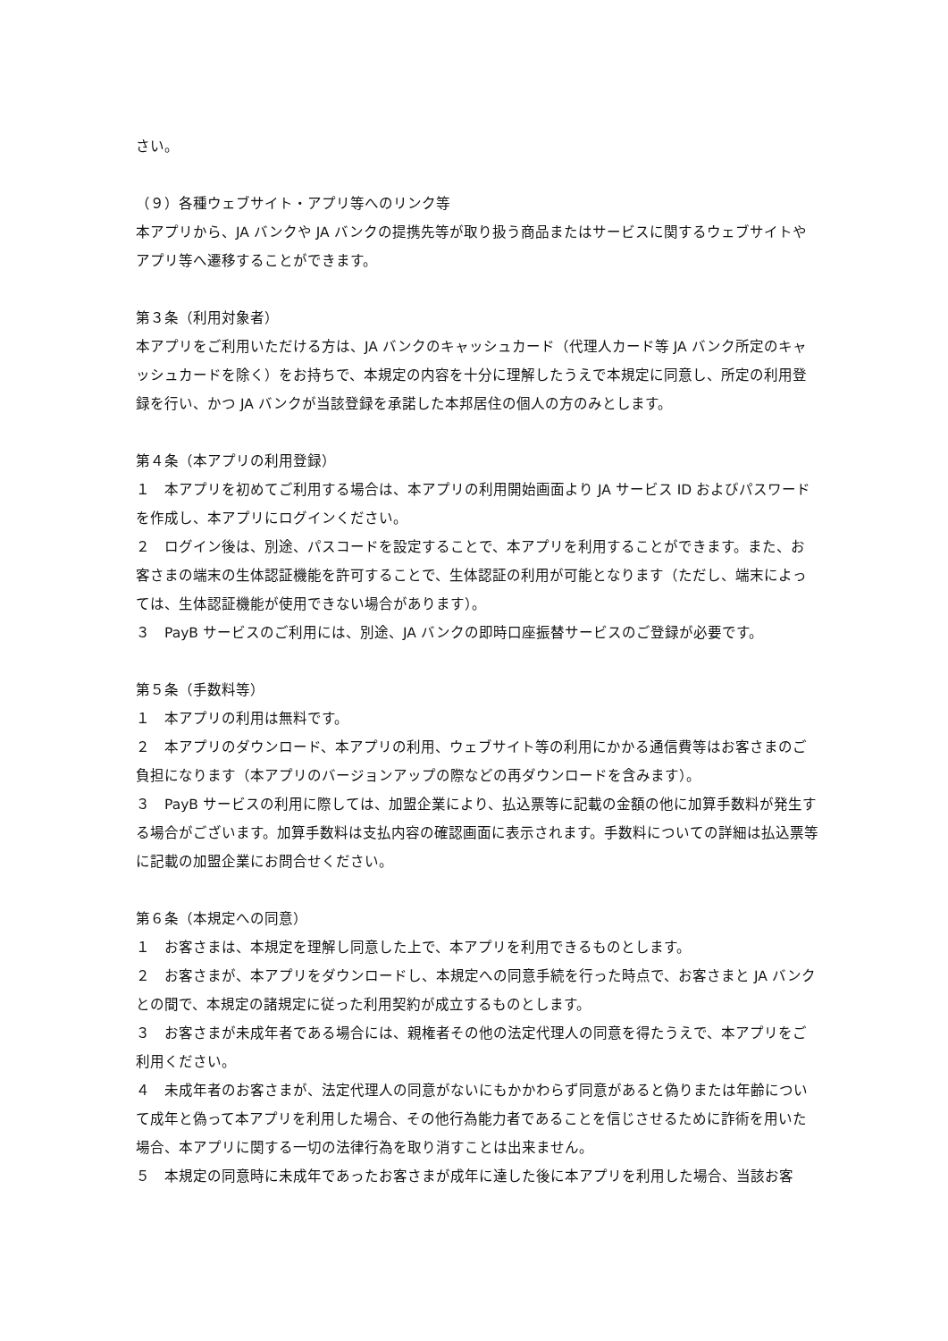さい。
（９）各種ウェブサイト・アプリ等へのリンク等
本アプリから、JA バンクや JA バンクの提携先等が取り扱う商品またはサービスに関するウェブサイトやアプリ等へ遷移することができます。
第３条（利用対象者）
本アプリをご利用いただける方は、JA バンクのキャッシュカード（代理人カード等 JA バンク所定のキャッシュカードを除く）をお持ちで、本規定の内容を十分に理解したうえで本規定に同意し、所定の利用登録を行い、かつ JA バンクが当該登録を承諾した本邦居住の個人の方のみとします。
第４条（本アプリの利用登録）
１　本アプリを初めてご利用する場合は、本アプリの利用開始画面より JA サービス ID およびパスワードを作成し、本アプリにログインください。
２　ログイン後は、別途、パスコードを設定することで、本アプリを利用することができます。また、お客さまの端末の生体認証機能を許可することで、生体認証の利用が可能となります（ただし、端末によっては、生体認証機能が使用できない場合があります）。
３　PayB サービスのご利用には、別途、JA バンクの即時口座振替サービスのご登録が必要です。
第５条（手数料等）
１　本アプリの利用は無料です。
２　本アプリのダウンロード、本アプリの利用、ウェブサイト等の利用にかかる通信費等はお客さまのご負担になります（本アプリのバージョンアップの際などの再ダウンロードを含みます）。
３　PayB サービスの利用に際しては、加盟企業により、払込票等に記載の金額の他に加算手数料が発生する場合がございます。加算手数料は支払内容の確認画面に表示されます。手数料についての詳細は払込票等に記載の加盟企業にお問合せください。
第６条（本規定への同意）
１　お客さまは、本規定を理解し同意した上で、本アプリを利用できるものとします。
２　お客さまが、本アプリをダウンロードし、本規定への同意手続を行った時点で、お客さまと JA バンクとの間で、本規定の諸規定に従った利用契約が成立するものとします。
３　お客さまが未成年者である場合には、親権者その他の法定代理人の同意を得たうえで、本アプリをご利用ください。
４　未成年者のお客さまが、法定代理人の同意がないにもかかわらず同意があると偽りまたは年齢について成年と偽って本アプリを利用した場合、その他行為能力者であることを信じさせるために詐術を用いた場合、本アプリに関する一切の法律行為を取り消すことは出来ません。
５　本規定の同意時に未成年であったお客さまが成年に達した後に本アプリを利用した場合、当該お客